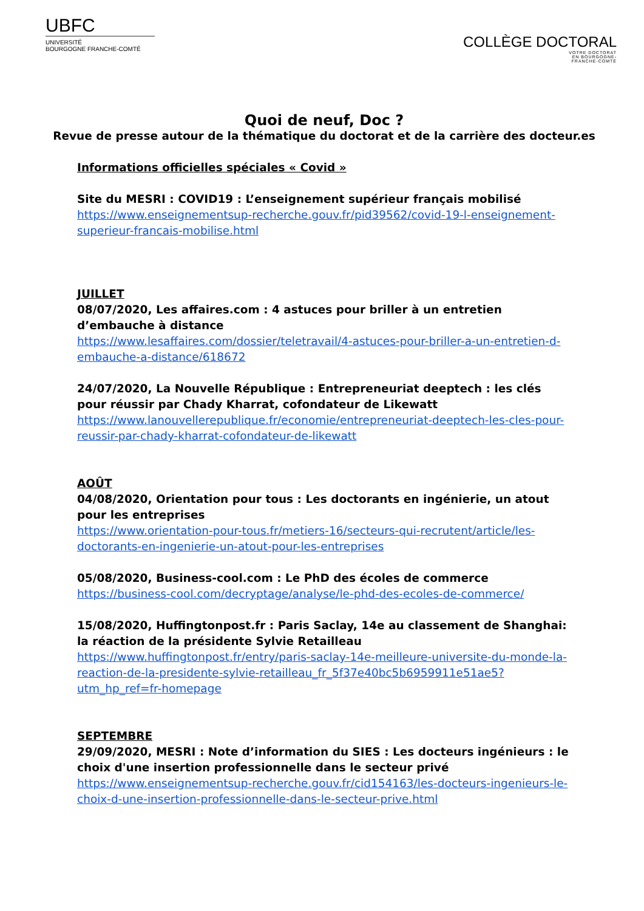UBFC
UNIVERSITÉ
BOURGOGNE FRANCHE-COMTÉ
COLLÈGE DOCTORAL
VOTRE DOCTORAT
EN BOURGOGNE-
FRANCHE-COMTÉ
Quoi de neuf, Doc ?
Revue de presse autour de la thématique du doctorat et de la carrière des docteur.es
Informations officielles spéciales « Covid »
Site du MESRI : COVID19 : L’enseignement supérieur français mobilisé
https://www.enseignementsup-recherche.gouv.fr/pid39562/covid-19-l-enseignement-superieur-francais-mobilise.html
JUILLET
08/07/2020, Les affaires.com : 4 astuces pour briller à un entretien d’embauche à distance
https://www.lesaffaires.com/dossier/teletravail/4-astuces-pour-briller-a-un-entretien-d-embauche-a-distance/618672
24/07/2020, La Nouvelle République : Entrepreneuriat deeptech : les clés pour réussir par Chady Kharrat, cofondateur de Likewatt
https://www.lanouvellerepublique.fr/economie/entrepreneuriat-deeptech-les-cles-pour-reussir-par-chady-kharrat-cofondateur-de-likewatt
AOÛT
04/08/2020, Orientation pour tous : Les doctorants en ingénierie, un atout pour les entreprises
https://www.orientation-pour-tous.fr/metiers-16/secteurs-qui-recrutent/article/les-doctorants-en-ingenierie-un-atout-pour-les-entreprises
05/08/2020, Business-cool.com : Le PhD des écoles de commerce
https://business-cool.com/decryptage/analyse/le-phd-des-ecoles-de-commerce/
15/08/2020, Huffingtonpost.fr : Paris Saclay, 14e au classement de Shanghai: la réaction de la présidente Sylvie Retailleau
https://www.huffingtonpost.fr/entry/paris-saclay-14e-meilleure-universite-du-monde-la-reaction-de-la-presidente-sylvie-retailleau_fr_5f37e40bc5b6959911e51ae5?utm_hp_ref=fr-homepage
SEPTEMBRE
29/09/2020, MESRI : Note d’information du SIES : Les docteurs ingénieurs : le choix d'une insertion professionnelle dans le secteur privé
https://www.enseignementsup-recherche.gouv.fr/cid154163/les-docteurs-ingenieurs-le-choix-d-une-insertion-professionnelle-dans-le-secteur-prive.html